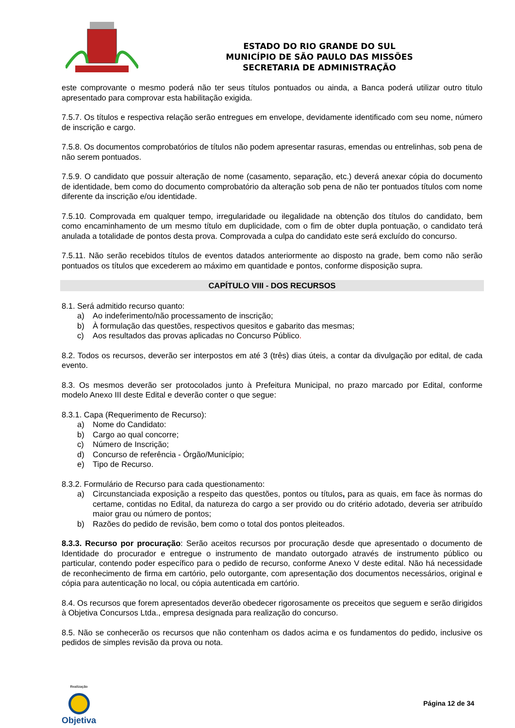ESTADO DO RIO GRANDE DO SUL
MUNICÍPIO DE SÃO PAULO DAS MISSÕES
SECRETARIA DE ADMINISTRAÇÃO
este comprovante o mesmo poderá não ter seus títulos pontuados ou ainda, a Banca poderá utilizar outro titulo apresentado para comprovar esta habilitação exigida.
7.5.7. Os títulos e respectiva relação serão entregues em envelope, devidamente identificado com seu nome, número de inscrição e cargo.
7.5.8. Os documentos comprobatórios de títulos não podem apresentar rasuras, emendas ou entrelinhas, sob pena de não serem pontuados.
7.5.9. O candidato que possuir alteração de nome (casamento, separação, etc.) deverá anexar cópia do documento de identidade, bem como do documento comprobatório da alteração sob pena de não ter pontuados títulos com nome diferente da inscrição e/ou identidade.
7.5.10. Comprovada em qualquer tempo, irregularidade ou ilegalidade na obtenção dos títulos do candidato, bem como encaminhamento de um mesmo título em duplicidade, com o fim de obter dupla pontuação, o candidato terá anulada a totalidade de pontos desta prova. Comprovada a culpa do candidato este será excluído do concurso.
7.5.11. Não serão recebidos títulos de eventos datados anteriormente ao disposto na grade, bem como não serão pontuados os títulos que excederem ao máximo em quantidade e pontos, conforme disposição supra.
CAPÍTULO VIII - DOS RECURSOS
8.1. Será admitido recurso quanto:
a) Ao indeferimento/não processamento de inscrição;
b) À formulação das questões, respectivos quesitos e gabarito das mesmas;
c) Aos resultados das provas aplicadas no Concurso Público.
8.2. Todos os recursos, deverão ser interpostos em até 3 (três) dias úteis, a contar da divulgação por edital, de cada evento.
8.3. Os mesmos deverão ser protocolados junto à Prefeitura Municipal, no prazo marcado por Edital, conforme modelo Anexo III deste Edital e deverão conter o que segue:
8.3.1. Capa (Requerimento de Recurso):
a) Nome do Candidato:
b) Cargo ao qual concorre;
c) Número de Inscrição;
d) Concurso de referência - Órgão/Município;
e) Tipo de Recurso.
8.3.2. Formulário de Recurso para cada questionamento:
a) Circunstanciada exposição a respeito das questões, pontos ou títulos, para as quais, em face às normas do certame, contidas no Edital, da natureza do cargo a ser provido ou do critério adotado, deveria ser atribuído maior grau ou número de pontos;
b) Razões do pedido de revisão, bem como o total dos pontos pleiteados.
8.3.3. Recurso por procuração: Serão aceitos recursos por procuração desde que apresentado o documento de Identidade do procurador e entregue o instrumento de mandato outorgado através de instrumento público ou particular, contendo poder específico para o pedido de recurso, conforme Anexo V deste edital. Não há necessidade de reconhecimento de firma em cartório, pelo outorgante, com apresentação dos documentos necessários, original e cópia para autenticação no local, ou cópia autenticada em cartório.
8.4. Os recursos que forem apresentados deverão obedecer rigorosamente os preceitos que seguem e serão dirigidos à Objetiva Concursos Ltda., empresa designada para realização do concurso.
8.5. Não se conhecerão os recursos que não contenham os dados acima e os fundamentos do pedido, inclusive os pedidos de simples revisão da prova ou nota.
Realização
Objetiva
Página 12 de 34